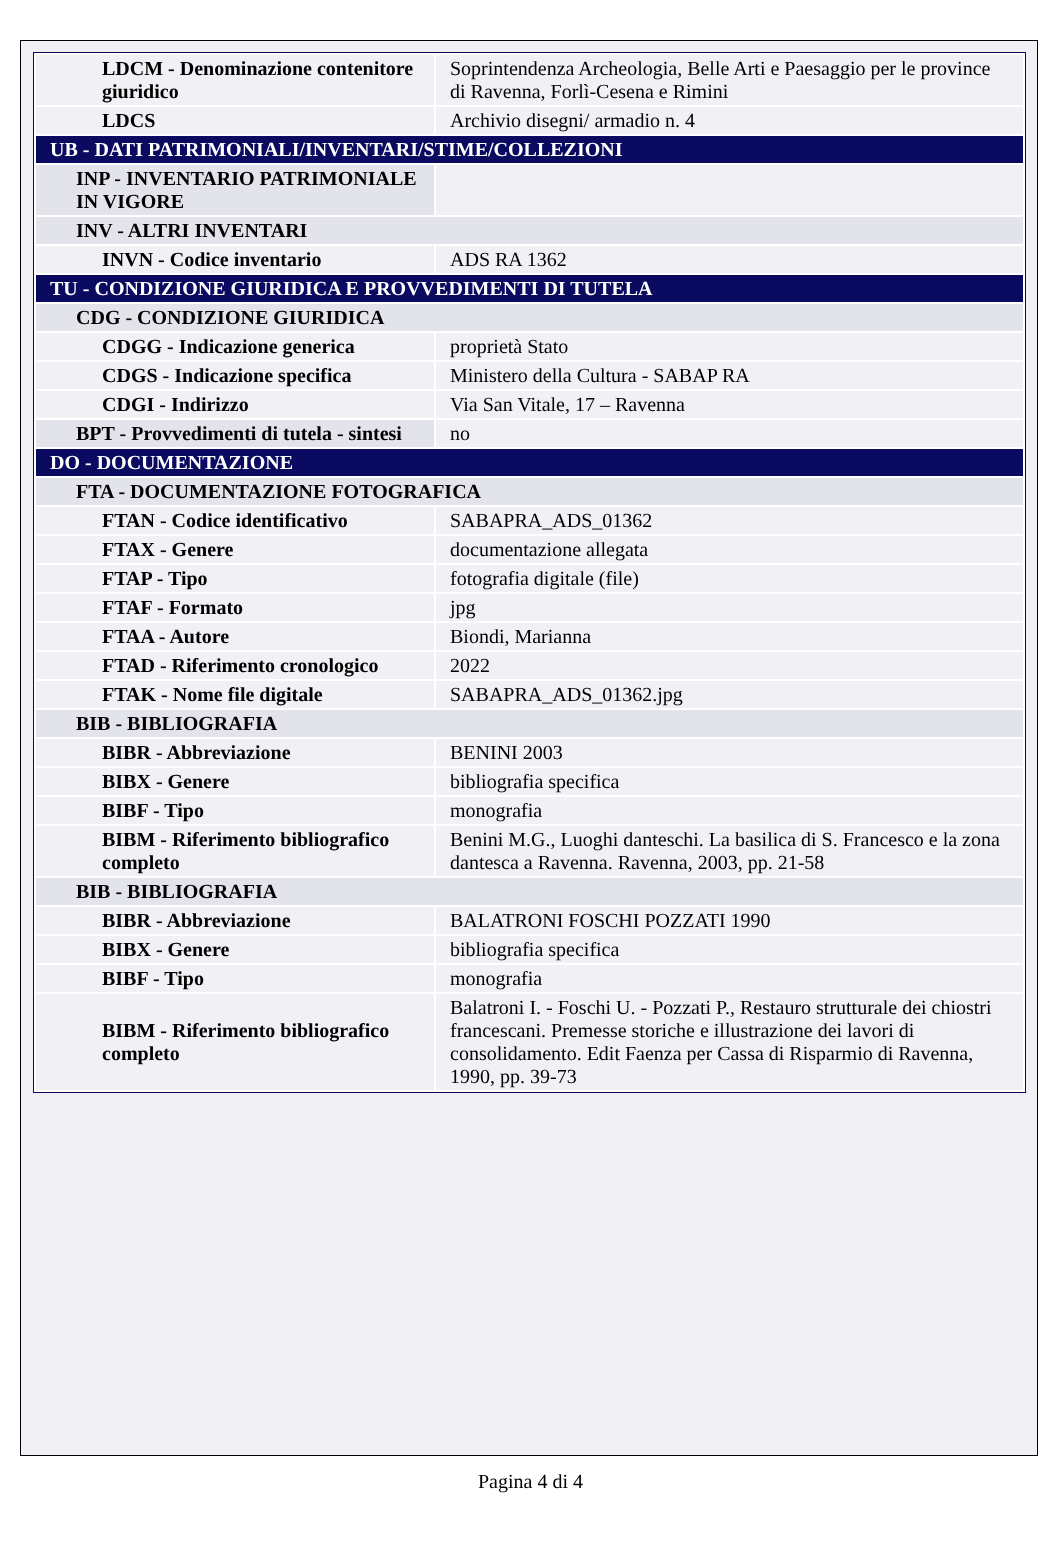| LDCM - Denominazione contenitore giuridico | Soprintendenza Archeologia, Belle Arti e Paesaggio per le province di Ravenna, Forlì-Cesena e Rimini |
| LDCS | Archivio disegni/ armadio n. 4 |
| UB - DATI PATRIMONIALI/INVENTARI/STIME/COLLEZIONI | |
| INP - INVENTARIO PATRIMONIALE IN VIGORE | |
| INV - ALTRI INVENTARI | |
| INVN - Codice inventario | ADS RA 1362 |
| TU - CONDIZIONE GIURIDICA E PROVVEDIMENTI DI TUTELA | |
| CDG - CONDIZIONE GIURIDICA | |
| CDGG - Indicazione generica | proprietà Stato |
| CDGS - Indicazione specifica | Ministero della Cultura - SABAP RA |
| CDGI - Indirizzo | Via San Vitale, 17 – Ravenna |
| BPT - Provvedimenti di tutela - sintesi | no |
| DO - DOCUMENTAZIONE | |
| FTA - DOCUMENTAZIONE FOTOGRAFICA | |
| FTAN - Codice identificativo | SABAPRA_ADS_01362 |
| FTAX - Genere | documentazione allegata |
| FTAP - Tipo | fotografia digitale (file) |
| FTAF - Formato | jpg |
| FTAA - Autore | Biondi, Marianna |
| FTAD - Riferimento cronologico | 2022 |
| FTAK - Nome file digitale | SABAPRA_ADS_01362.jpg |
| BIB - BIBLIOGRAFIA | |
| BIBR - Abbreviazione | BENINI 2003 |
| BIBX - Genere | bibliografia specifica |
| BIBF - Tipo | monografia |
| BIBM - Riferimento bibliografico completo | Benini M.G., Luoghi danteschi. La basilica di S. Francesco e la zona dantesca a Ravenna. Ravenna, 2003, pp. 21-58 |
| BIB - BIBLIOGRAFIA | |
| BIBR - Abbreviazione | BALATRONI FOSCHI POZZATI 1990 |
| BIBX - Genere | bibliografia specifica |
| BIBF - Tipo | monografia |
| BIBM - Riferimento bibliografico completo | Balatroni I. - Foschi U. - Pozzati P., Restauro strutturale dei chiostri francescani. Premesse storiche e illustrazione dei lavori di consolidamento. Edit Faenza per Cassa di Risparmio di Ravenna, 1990, pp. 39-73 |
Pagina 4 di 4